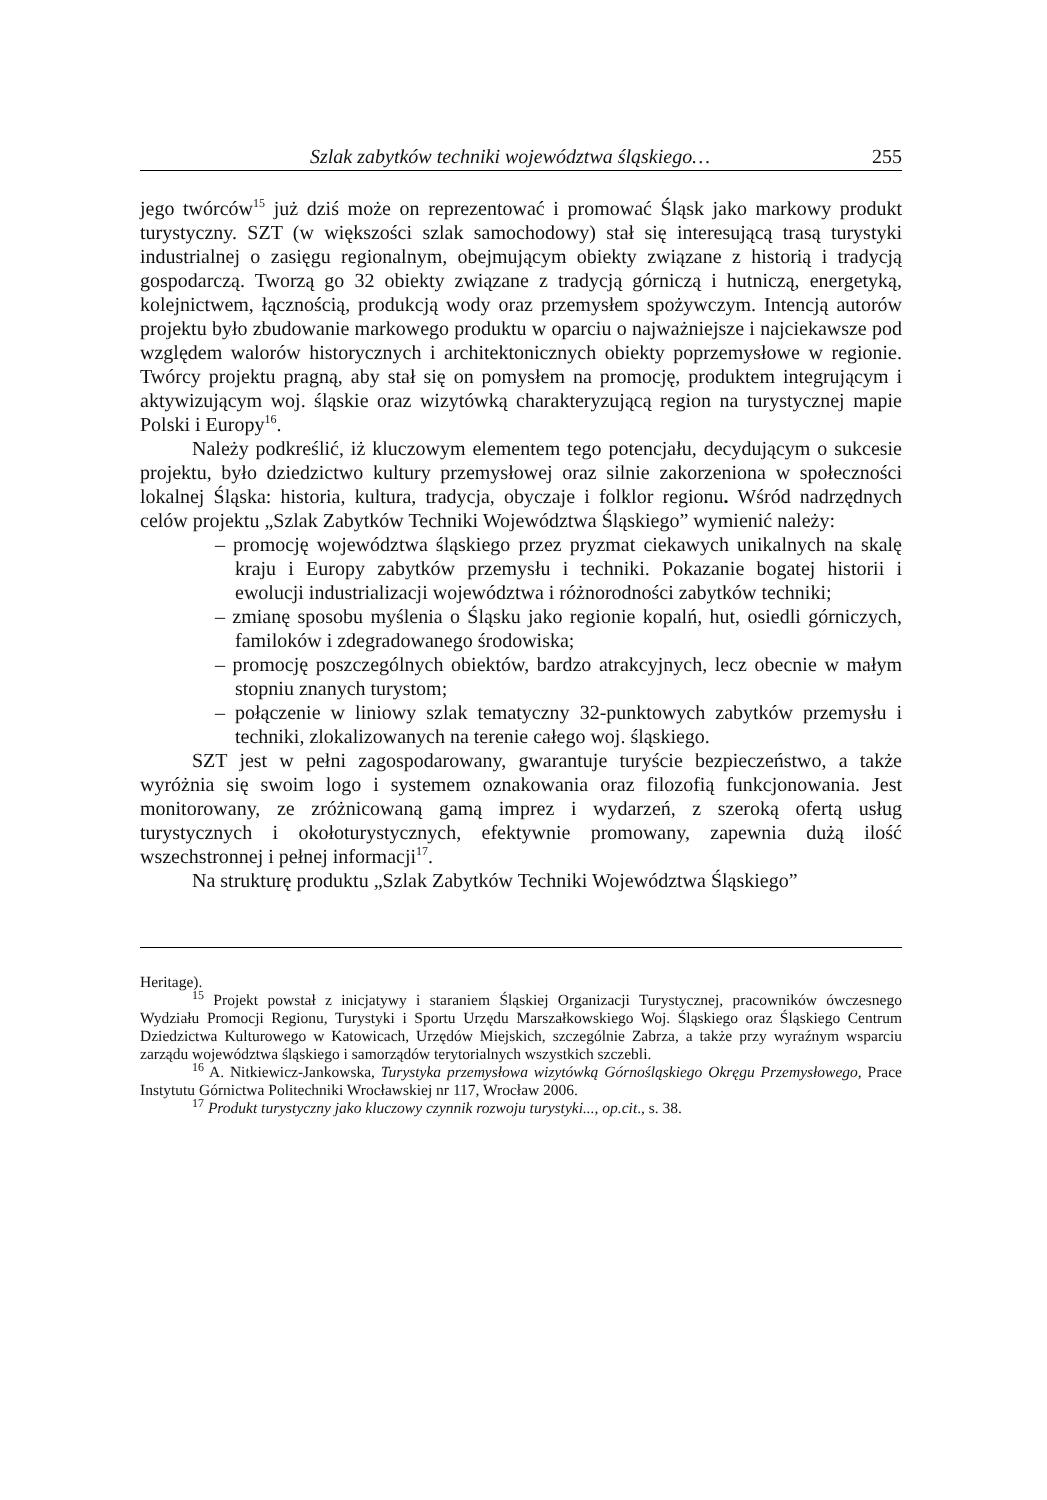Szlak zabytków techniki województwa śląskiego… 255
jego twórców<sup>15</sup> już dziś może on reprezentować i promować Śląsk jako markowy produkt turystyczny. SZT (w większości szlak samochodowy) stał się interesującą trasą turystyki industrialnej o zasięgu regionalnym, obejmującym obiekty związane z historią i tradycją gospodarczą. Tworzą go 32 obiekty związane z tradycją górniczą i hutniczą, energetyką, kolejnictwem, łącznością, produkcją wody oraz przemysłem spożywczym. Intencją autorów projektu było zbudowanie markowego produktu w oparciu o najważniejsze i najciekawsze pod względem walorów historycznych i architektonicznych obiekty poprzemysłowe w regionie. Twórcy projektu pragną, aby stał się on pomysłem na promocję, produktem integrującym i aktywizującym woj. śląskie oraz wizytówką charakteryzującą region na turystycznej mapie Polski i Europy<sup>16</sup>.
Należy podkreślić, iż kluczowym elementem tego potencjału, decydującym o sukcesie projektu, było dziedzictwo kultury przemysłowej oraz silnie zakorzeniona w społeczności lokalnej Śląska: historia, kultura, tradycja, obyczaje i folklor regionu. Wśród nadrzędnych celów projektu „Szlak Zabytków Techniki Województwa Śląskiego” wymienić należy:
– promocję województwa śląskiego przez pryzmat ciekawych unikalnych na skalę kraju i Europy zabytków przemysłu i techniki. Pokazanie bogatej historii i ewolucji industrializacji województwa i różnorodności zabytków techniki;
– zmianę sposobu myślenia o Śląsku jako regionie kopalń, hut, osiedli górniczych, familoków i zdegradowanego środowiska;
– promocję poszczególnych obiektów, bardzo atrakcyjnych, lecz obecnie w małym stopniu znanych turystom;
– połączenie w liniowy szlak tematyczny 32-punktowych zabytków przemysłu i techniki, zlokalizowanych na terenie całego woj. śląskiego.
SZT jest w pełni zagospodarowany, gwarantuje turyście bezpieczeństwo, a także wyróżnia się swoim logo i systemem oznakowania oraz filozofią funkcjonowania. Jest monitorowany, ze zróżnicowaną gamą imprez i wydarzeń, z szeroką ofertą usług turystycznych i okołoturystycznych, efektywnie promowany, zapewnia dużą ilość wszechstronnej i pełnej informacji<sup>17</sup>.
Na strukturę produktu „Szlak Zabytków Techniki Województwa Śląskiego”
Heritage).
<sup>15</sup> Projekt powstał z inicjatywy i staraniem Śląskiej Organizacji Turystycznej, pracowników ówczesnego Wydziału Promocji Regionu, Turystyki i Sportu Urzędu Marszałkowskiego Woj. Śląskiego oraz Śląskiego Centrum Dziedzictwa Kulturowego w Katowicach, Urzędów Miejskich, szczególnie Zabrza, a także przy wyraźnym wsparciu zarządu województwa śląskiego i samorządów terytorialnych wszystkich szczebli.
<sup>16</sup> A. Nitkiewicz-Jankowska, Turystyka przemysłowa wizytówką Górnośląskiego Okręgu Przemysłowego, Prace Instytutu Górnictwa Politechniki Wrocławskiej nr 117, Wrocław 2006.
<sup>17</sup> Produkt turystyczny jako kluczowy czynnik rozwoju turystyki..., op.cit., s. 38.